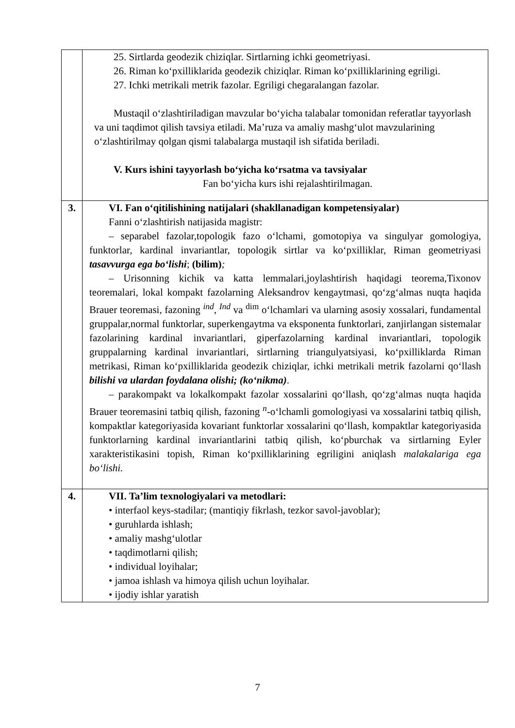| | 25. Sirtlarda geodezik chiziqlar. Sirtlarning ichki geometriyasi. 26. Riman ko‘pxilliklarida geodezik chiziqlar. Riman ko‘pxilliklarining egriligi. 27. Ichki metrikali metrik fazolar. Egriligi chegaralangan fazolar. Mustaqil o‘zlashtiriladigan mavzular bo‘yicha talabalar tomonidan referatlar tayyorlash va uni taqdimot qilish tavsiya etiladi. Ma’ruza va amaliy mashg‘ulot mavzularining o‘zlashtirilmay qolgan qismi talabalarga mustaqil ish sifatida beriladi. V. Kurs ishini tayyorlash bo‘yicha ko‘rsatma va tavsiyalar Fan bo‘yicha kurs ishi rejalashtirilmagan. |
| 3. | VI. Fan o‘qitilishining natijalari (shakllanadigan kompetensiyalar) Fanni o‘zlashtirish natijasida magistr: – separabel fazolar,topologik fazo o‘lchami, gomotopiya va singulyar gomologiya, funktorlar, kardinal invariantlar, topologik sirtlar va ko‘pxilliklar, Riman geometriyasi tasavvurga ega bo‘lishi ; (bilim) ; – Urisonning kichik va katta lemmalari,joylashtirish haqidagi teorema,Tixonov teoremalari, lokal kompakt fazolarning Aleksandrov kengaytmasi, qo‘zg‘almas nuqta haqida Brauer teoremasi, fazoning <sup>ind</sup>, <sup>Ind</sup> va <sup>dim</sup> o‘lchamlari va ularning asosiy xossalari, fundamental gruppalar,normal funktorlar, superkengaytma va eksponenta funktorlari, zanjirlangan sistemalar fazolarining kardinal invariantlari, giperfazolarning kardinal invariantlari, topologik gruppalarning kardinal invariantlari, sirtlarning triangulyatsiyasi, ko‘pxilliklarda Riman metrikasi, Riman ko‘pxilliklarida geodezik chiziqlar, ichki metrikali metrik fazolarni qo‘llash bilishi va ulardan foydalana olishi; (ko‘nikma) . – parakompakt va lokalkompakt fazolar xossalarini qo‘llash, qo‘zg‘almas nuqta haqida Brauer teoremasini tatbiq qilish, fazoning <sup>n</sup>-o‘lchamli gomologiyasi va xossalarini tatbiq qilish, kompaktlar kategoriyasida kovariant funktorlar xossalarini qo‘llash, kompaktlar kategoriyasida funktorlarning kardinal invariantlarini tatbiq qilish, ko‘pburchak va sirtlarning Eyler xarakteristikasini topish, Riman ko‘pxilliklarining egriligini aniqlash malakalariga ega bo‘lishi. |
| 4. | VII. Ta’lim texnologiyalari va metodlari: • interfaol keys-stadilar; (mantiqiy fikrlash, tezkor savol-javoblar); • guruhlarda ishlash; • amaliy mashg‘ulotlar • taqdimotlarni qilish; • individual loyihalar; • jamoa ishlash va himoya qilish uchun loyihalar. • ijodiy ishlar yaratish |
7